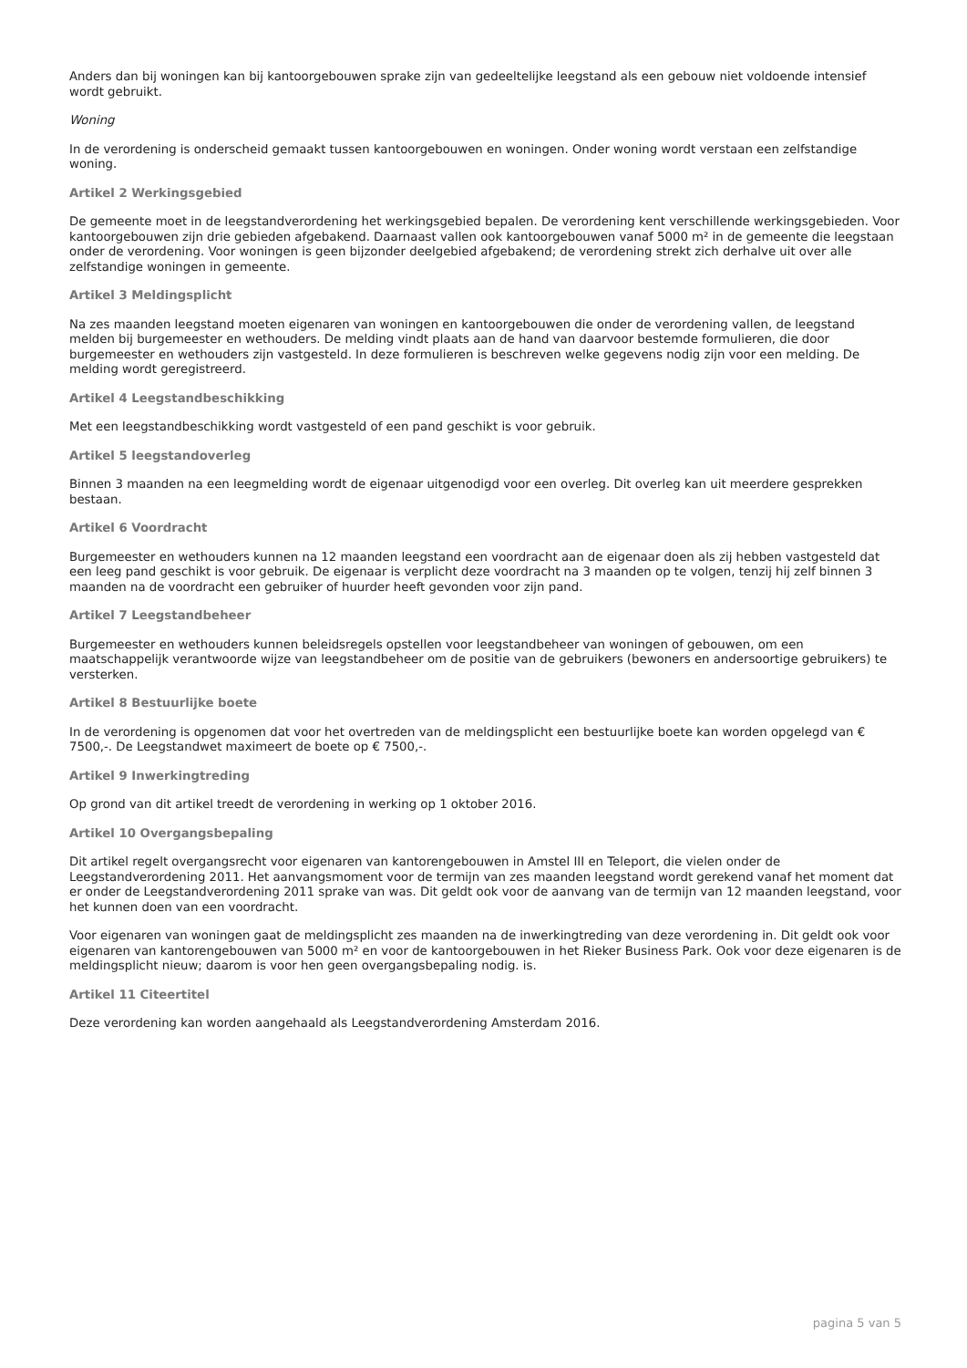Anders dan bij woningen kan bij kantoorgebouwen sprake zijn van gedeeltelijke leegstand als een gebouw niet voldoende intensief wordt gebruikt.
Woning
In de verordening is onderscheid gemaakt tussen kantoorgebouwen en woningen. Onder woning wordt verstaan een zelfstandige woning.
Artikel 2 Werkingsgebied
De gemeente moet in de leegstandverordening het werkingsgebied bepalen. De verordening kent verschillende werkingsgebieden. Voor kantoorgebouwen zijn drie gebieden afgebakend. Daarnaast vallen ook kantoorgebouwen vanaf 5000 m² in de gemeente die leegstaan onder de verordening. Voor woningen is geen bijzonder deelgebied afgebakend; de verordening strekt zich derhalve uit over alle zelfstandige woningen in gemeente.
Artikel 3 Meldingsplicht
Na zes maanden leegstand moeten eigenaren van woningen en kantoorgebouwen die onder de verordening vallen, de leegstand melden bij burgemeester en wethouders. De melding vindt plaats aan de hand van daarvoor bestemde formulieren, die door burgemeester en wethouders zijn vastgesteld. In deze formulieren is beschreven welke gegevens nodig zijn voor een melding. De melding wordt geregistreerd.
Artikel 4 Leegstandbeschikking
Met een leegstandbeschikking wordt vastgesteld of een pand geschikt is voor gebruik.
Artikel 5 leegstandoverleg
Binnen 3 maanden na een leegmelding wordt de eigenaar uitgenodigd voor een overleg. Dit overleg kan uit meerdere gesprekken bestaan.
Artikel 6 Voordracht
Burgemeester en wethouders kunnen na 12 maanden leegstand een voordracht aan de eigenaar doen als zij hebben vastgesteld dat een leeg pand geschikt is voor gebruik. De eigenaar is verplicht deze voordracht na 3 maanden op te volgen, tenzij hij zelf binnen 3 maanden na de voordracht een gebruiker of huurder heeft gevonden voor zijn pand.
Artikel 7 Leegstandbeheer
Burgemeester en wethouders kunnen beleidsregels opstellen voor leegstandbeheer van woningen of gebouwen, om een maatschappelijk verantwoorde wijze van leegstandbeheer om de positie van de gebruikers (bewoners en andersoortige gebruikers) te versterken.
Artikel 8 Bestuurlijke boete
In de verordening is opgenomen dat voor het overtreden van de meldingsplicht een bestuurlijke boete kan worden opgelegd van € 7500,-. De Leegstandwet maximeert de boete op € 7500,-.
Artikel 9 Inwerkingtreding
Op grond van dit artikel treedt de verordening in werking op 1 oktober 2016.
Artikel 10 Overgangsbepaling
Dit artikel regelt overgangsrecht voor eigenaren van kantorengebouwen in Amstel III en Teleport, die vielen onder de Leegstandverordening 2011. Het aanvangsmoment voor de termijn van zes maanden leegstand wordt gerekend vanaf het moment dat er onder de Leegstandverordening 2011 sprake van was. Dit geldt ook voor de aanvang van de termijn van 12 maanden leegstand, voor het kunnen doen van een voordracht.
Voor eigenaren van woningen gaat de meldingsplicht zes maanden na de inwerkingtreding van deze verordening in. Dit geldt ook voor eigenaren van kantorengebouwen van 5000 m² en voor de kantoorgebouwen in het Rieker Business Park. Ook voor deze eigenaren is de meldingsplicht nieuw; daarom is voor hen geen overgangsbepaling nodig. is.
Artikel 11 Citeertitel
Deze verordening kan worden aangehaald als Leegstandverordening Amsterdam 2016.
pagina 5 van 5